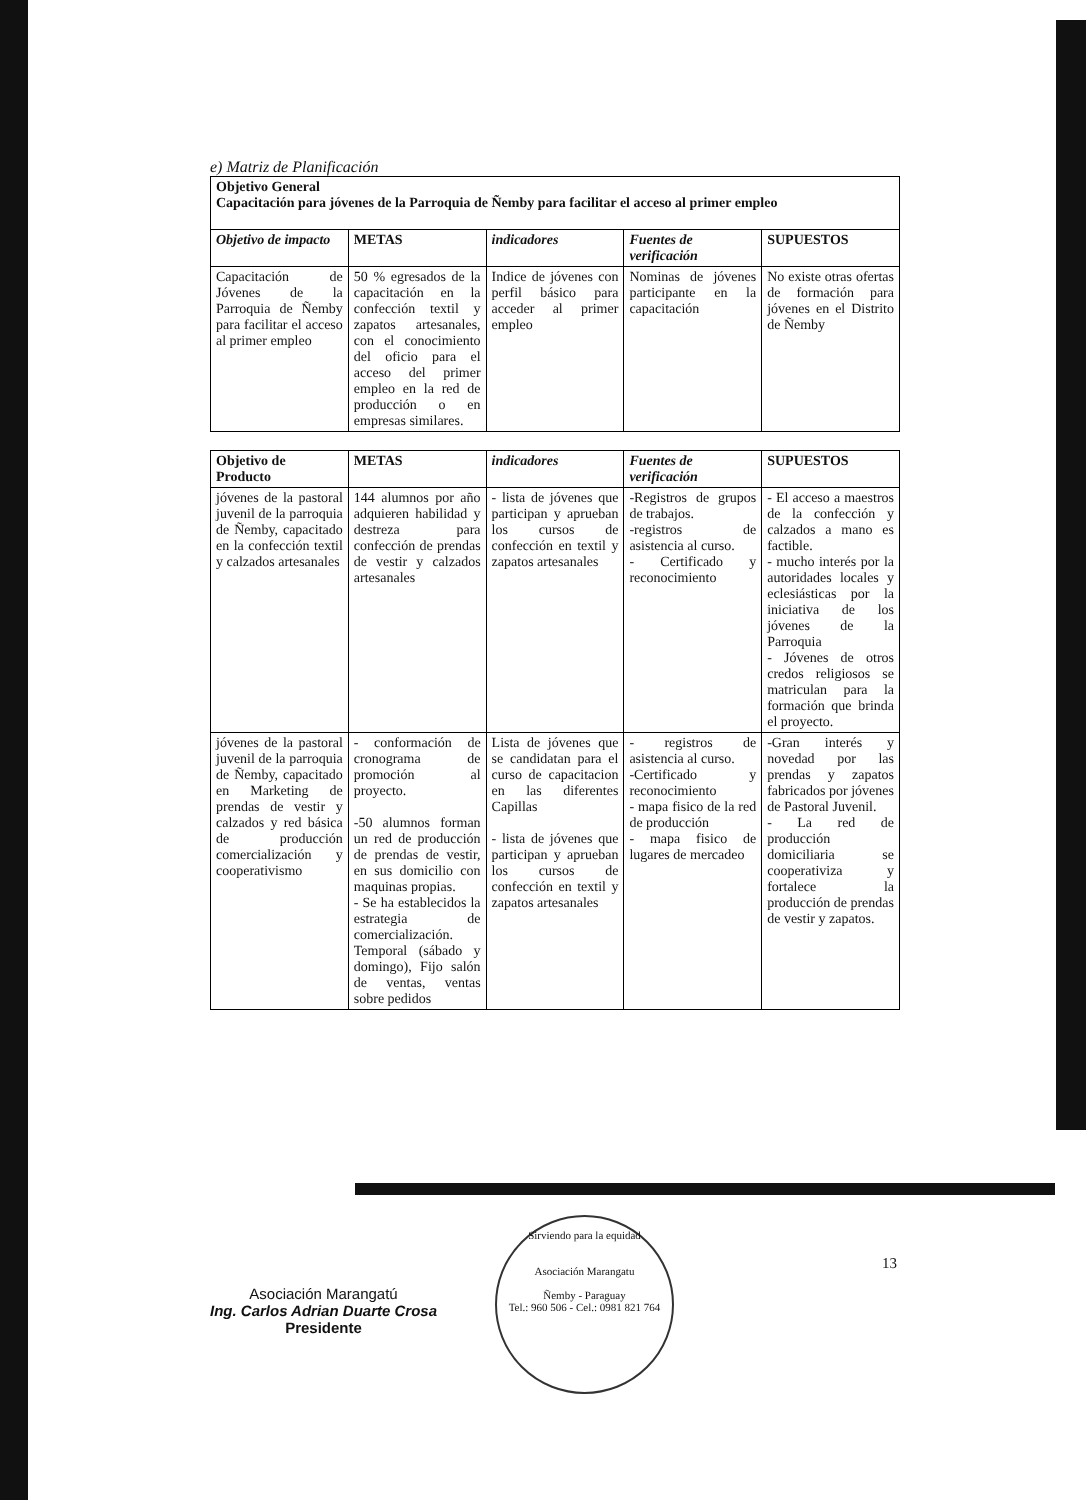e) Matriz de Planificación
| Objetivo General Capacitación para jóvenes de la Parroquia de Ñemby para facilitar el acceso al primer empleo | | | | |
| Objetivo de impacto | METAS | indicadores | Fuentes de verificación | SUPUESTOS |
| Capacitación de Jóvenes de la Parroquia de Ñemby para facilitar el acceso al primer empleo | 50 % egresados de la capacitación en la confección textil y zapatos artesanales, con el conocimiento del oficio para el acceso del primer empleo en la red de producción o en empresas similares. | Indice de jóvenes con perfil básico para acceder al primer empleo | Nominas de jóvenes participante en la capacitación | No existe otras ofertas de formación para jóvenes en el Distrito de Ñemby |
| Objetivo de Producto | METAS | indicadores | Fuentes de verificación | SUPUESTOS |
| --- | --- | --- | --- | --- |
| jóvenes de la pastoral juvenil de la parroquia de Ñemby, capacitado en la confección textil y calzados artesanales | 144 alumnos por año adquieren habilidad y destreza para confección de prendas de vestir y calzados artesanales | - lista de jóvenes que participan y aprueban los cursos de confección en textil y zapatos artesanales | -Registros de grupos de trabajos. -registros de asistencia al curso. - Certificado y reconocimiento | - El acceso a maestros de la confección y calzados a mano es factible. - mucho interés por la autoridades locales y eclesiásticas por la iniciativa de los jóvenes de la Parroquia - Jóvenes de otros credos religiosos se matriculan para la formación que brinda el proyecto. |
| jóvenes de la pastoral juvenil de la parroquia de Ñemby, capacitado en Marketing de prendas de vestir y calzados y red básica de producción comercialización y cooperativismo | - conformación de cronograma de promoción al proyecto. -50 alumnos forman un red de producción de prendas de vestir, en sus domicilio con maquinas propias. - Se ha establecidos la estrategia de comercialización. Temporal (sábado y domingo), Fijo salón de ventas, ventas sobre pedidos | Lista de jóvenes que se candidatan para el curso de capacitacion en las diferentes Capillas - lista de jóvenes que participan y aprueban los cursos de confección en textil y zapatos artesanales | - registros de asistencia al curso. -Certificado y reconocimiento - mapa fisico de la red de producción - mapa fisico de lugares de mercadeo | -Gran interés y novedad por las prendas y zapatos fabricados por jóvenes de Pastoral Juvenil. - La red de producción domiciliaria se cooperativiza y fortalece la producción de prendas de vestir y zapatos. |
Asociación Marangatú
Ing. Carlos Adrian Duarte Crosa
Presidente
Sirviendo para la equidad
Asociación Marangatu
Ñemby - Paraguay
Tel.: 960 506 - Cel.: 0981 821 764
13